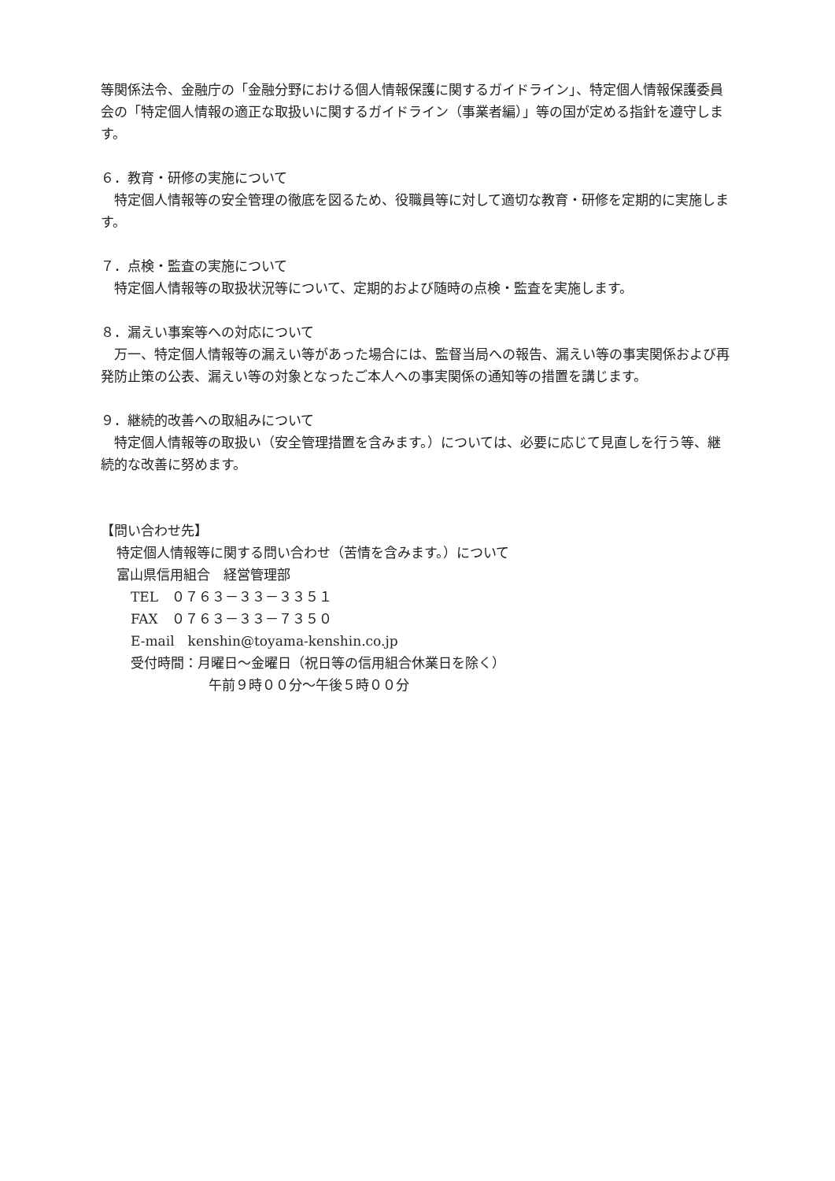等関係法令、金融庁の「金融分野における個人情報保護に関するガイドライン」、特定個人情報保護委員会の「特定個人情報の適正な取扱いに関するガイドライン（事業者編）」等の国が定める指針を遵守します。
６．教育・研修の実施について
　特定個人情報等の安全管理の徹底を図るため、役職員等に対して適切な教育・研修を定期的に実施します。
７．点検・監査の実施について
　特定個人情報等の取扱状況等について、定期的および随時の点検・監査を実施します。
８．漏えい事案等への対応について
　万一、特定個人情報等の漏えい等があった場合には、監督当局への報告、漏えい等の事実関係および再発防止策の公表、漏えい等の対象となったご本人への事実関係の通知等の措置を講じます。
９．継続的改善への取組みについて
　特定個人情報等の取扱い（安全管理措置を含みます。）については、必要に応じて見直しを行う等、継続的な改善に努めます。
【問い合わせ先】
特定個人情報等に関する問い合わせ（苦情を含みます。）について
富山県信用組合　経営管理部
TEL　０７６３－３３－３３５１
FAX　０７６３－３３－７３５０
E-mail　kenshin@toyama-kenshin.co.jp
受付時間：月曜日～金曜日（祝日等の信用組合休業日を除く）
午前９時００分～午後５時００分